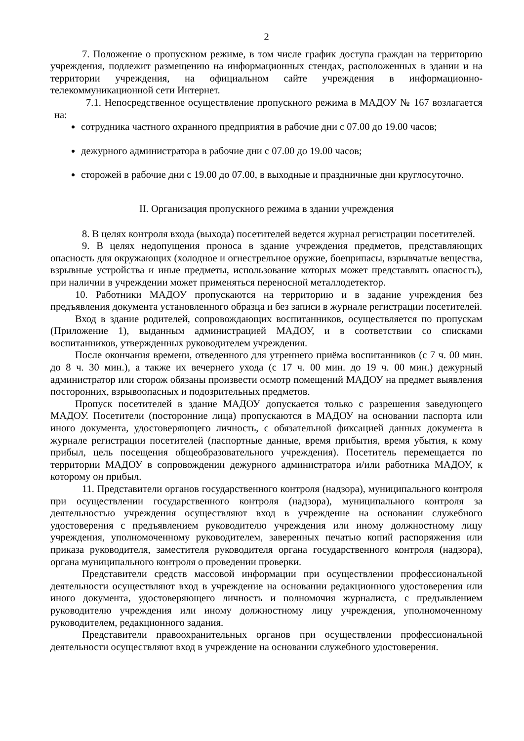2
7. Положение о пропускном режиме, в том числе график доступа граждан на территорию учреждения, подлежит размещению на информационных стендах, расположенных в здании и на территории учреждения, на официальном сайте учреждения в информационно-телекоммуникационной сети Интернет.
7.1. Непосредственное осуществление пропускного режима в МАДОУ № 167 возлагается на:
сотрудника частного охранного предприятия в рабочие дни с 07.00 до 19.00 часов;
дежурного администратора в рабочие дни с 07.00 до 19.00 часов;
сторожей в рабочие дни с 19.00 до 07.00, в выходные и праздничные дни круглосуточно.
II. Организация пропускного режима в здании учреждения
8. В целях контроля входа (выхода) посетителей ведется журнал регистрации посетителей.
9. В целях недопущения проноса в здание учреждения предметов, представляющих опасность для окружающих (холодное и огнестрельное оружие, боеприпасы, взрывчатые вещества, взрывные устройства и иные предметы, использование которых может представлять опасность), при наличии в учреждении может применяться переносной металлодетектор.
10. Работники МАДОУ пропускаются на территорию и в задание учреждения без предъявления документа установленного образца и без записи в журнале регистрации посетителей.
Вход в здание родителей, сопровождающих воспитанников, осуществляется по пропускам (Приложение 1), выданным администрацией МАДОУ, и в соответствии со списками воспитанников, утвержденных руководителем учреждения.
После окончания времени, отведенного для утреннего приёма воспитанников (с 7 ч. 00 мин. до 8 ч. 30 мин.), а также их вечернего ухода (с 17 ч. 00 мин. до 19 ч. 00 мин.) дежурный администратор или сторож обязаны произвести осмотр помещений МАДОУ на предмет выявления посторонних, взрывоопасных и подозрительных предметов.
Пропуск посетителей в здание МАДОУ допускается только с разрешения заведующего МАДОУ. Посетители (посторонние лица) пропускаются в МАДОУ на основании паспорта или иного документа, удостоверяющего личность, с обязательной фиксацией данных документа в журнале регистрации посетителей (паспортные данные, время прибытия, время убытия, к кому прибыл, цель посещения общеобразовательного учреждения). Посетитель перемещается по территории МАДОУ в сопровождении дежурного администратора и/или работника МАДОУ, к которому он прибыл.
11. Представители органов государственного контроля (надзора), муниципального контроля при осуществлении государственного контроля (надзора), муниципального контроля за деятельностью учреждения осуществляют вход в учреждение на основании служебного удостоверения с предъявлением руководителю учреждения или иному должностному лицу учреждения, уполномоченному руководителем, заверенных печатью копий распоряжения или приказа руководителя, заместителя руководителя органа государственного контроля (надзора), органа муниципального контроля о проведении проверки.
Представители средств массовой информации при осуществлении профессиональной деятельности осуществляют вход в учреждение на основании редакционного удостоверения или иного документа, удостоверяющего личность и полномочия журналиста, с предъявлением руководителю учреждения или иному должностному лицу учреждения, уполномоченному руководителем, редакционного задания.
Представители правоохранительных органов при осуществлении профессиональной деятельности осуществляют вход в учреждение на основании служебного удостоверения.